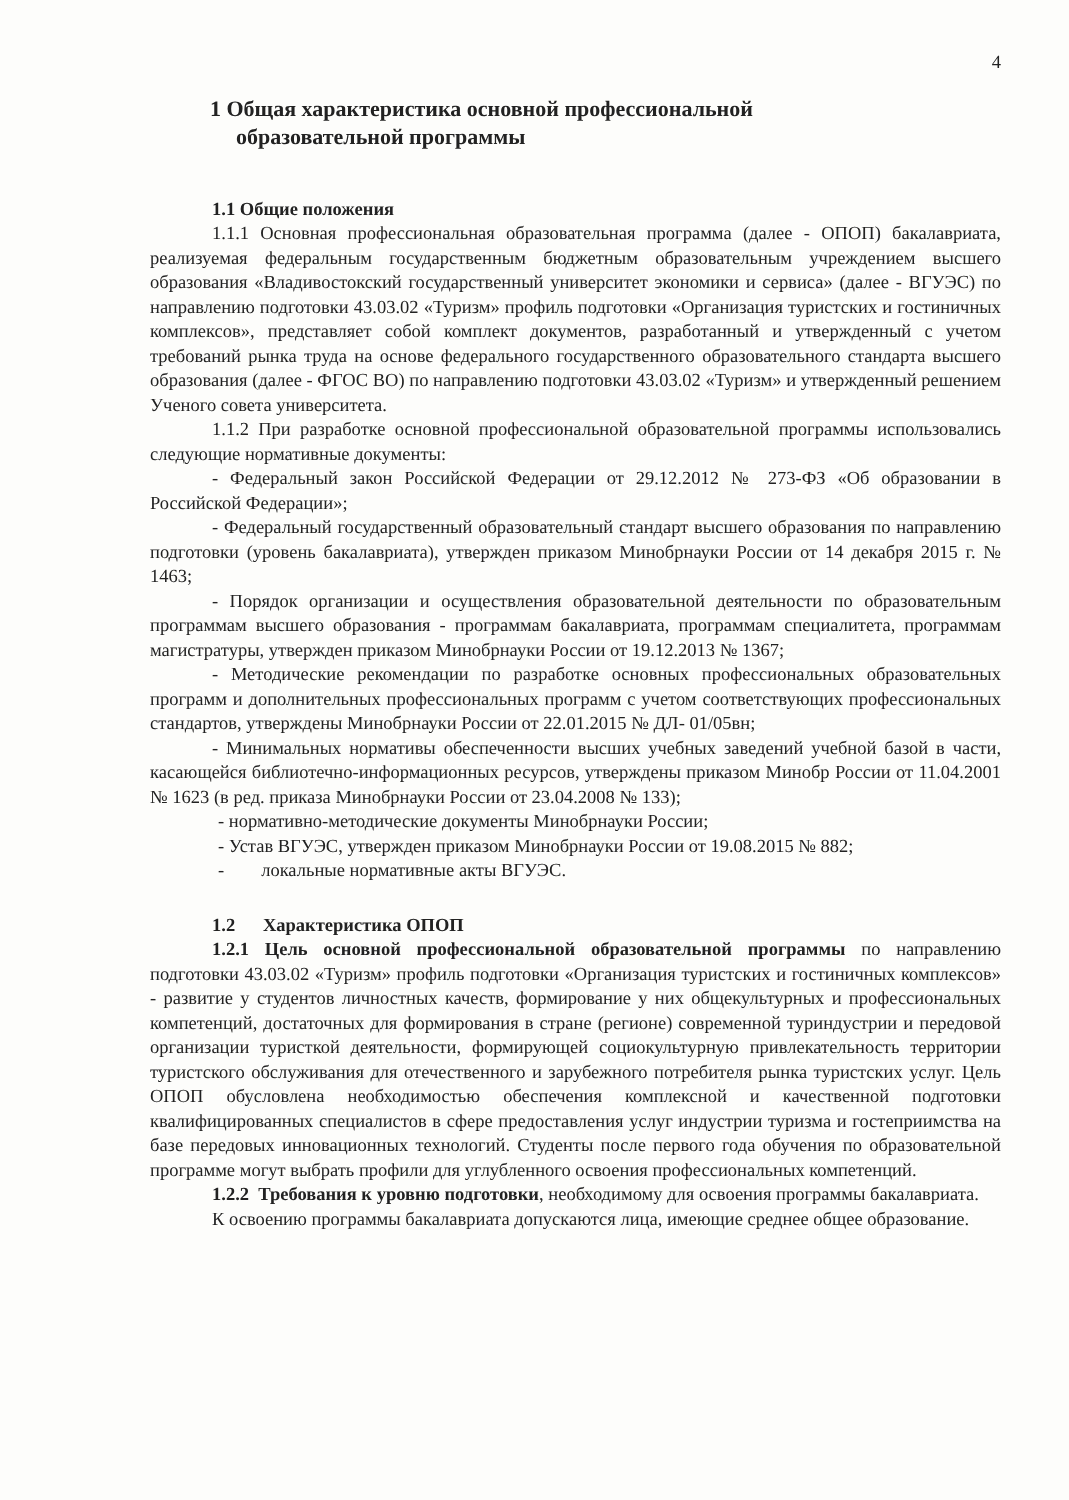4
1 Общая характеристика основной профессиональной образовательной программы
1.1 Общие положения
1.1.1 Основная профессиональная образовательная программа (далее - ОПОП) бакалавриата, реализуемая федеральным государственным бюджетным образовательным учреждением высшего образования «Владивостокский государственный университет экономики и сервиса» (далее - ВГУЭС) по направлению подготовки 43.03.02 «Туризм» профиль подготовки «Организация туристских и гостиничных комплексов», представляет собой комплект документов, разработанный и утвержденный с учетом требований рынка труда на основе федерального государственного образовательного стандарта высшего образования (далее - ФГОС ВО) по направлению подготовки 43.03.02 «Туризм» и утвержденный решением Ученого совета университета.
1.1.2 При разработке основной профессиональной образовательной программы использовались следующие нормативные документы:
- Федеральный закон Российской Федерации от 29.12.2012 № 273-ФЗ «Об образовании в Российской Федерации»;
- Федеральный государственный образовательный стандарт высшего образования по направлению подготовки (уровень бакалавриата), утвержден приказом Минобрнауки России от 14 декабря 2015 г. № 1463;
- Порядок организации и осуществления образовательной деятельности по образовательным программам высшего образования - программам бакалавриата, программам специалитета, программам магистратуры, утвержден приказом Минобрнауки России от 19.12.2013 № 1367;
- Методические рекомендации по разработке основных профессиональных образовательных программ и дополнительных профессиональных программ с учетом соответствующих профессиональных стандартов, утверждены Минобрнауки России от 22.01.2015 № ДЛ- 01/05вн;
- Минимальных нормативы обеспеченности высших учебных заведений учебной базой в части, касающейся библиотечно-информационных ресурсов, утверждены приказом Минобр России от 11.04.2001 № 1623 (в ред. приказа Минобрнауки России от 23.04.2008 № 133);
- нормативно-методические документы Минобрнауки России;
- Устав ВГУЭС, утвержден приказом Минобрнауки России от 19.08.2015 № 882;
- локальные нормативные акты ВГУЭС.
1.2 Характеристика ОПОП
1.2.1 Цель основной профессиональной образовательной программы по направлению подготовки 43.03.02 «Туризм» профиль подготовки «Организация туристских и гостиничных комплексов» - развитие у студентов личностных качеств, формирование у них общекультурных и профессиональных компетенций, достаточных для формирования в стране (регионе) современной туриндустрии и передовой организации туристкой деятельности, формирующей социокультурную привлекательность территории туристского обслуживания для отечественного и зарубежного потребителя рынка туристских услуг. Цель ОПОП обусловлена необходимостью обеспечения комплексной и качественной подготовки квалифицированных специалистов в сфере предоставления услуг индустрии туризма и гостеприимства на базе передовых инновационных технологий. Студенты после первого года обучения по образовательной программе могут выбрать профили для углубленного освоения профессиональных компетенций.
1.2.2 Требования к уровню подготовки, необходимому для освоения программы бакалавриата.
К освоению программы бакалавриата допускаются лица, имеющие среднее общее образование.